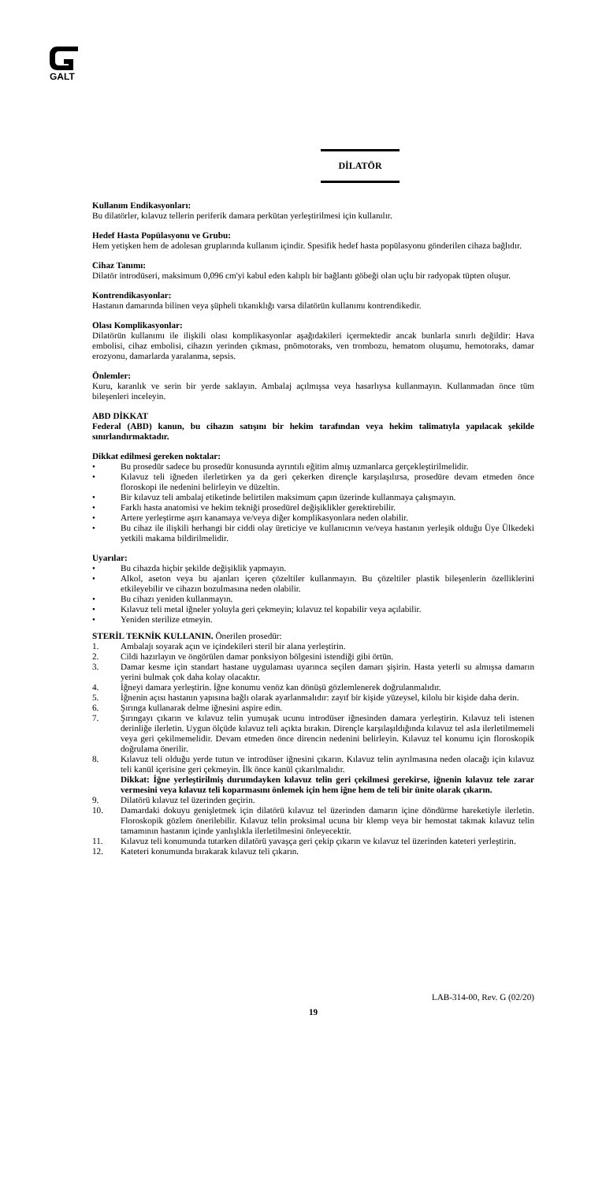GALT
DİLATÖR
Kullanım Endikasyonları:
Bu dilatörler, kılavuz tellerin periferik damara perkütan yerleştirilmesi için kullanılır.
Hedef Hasta Popülasyonu ve Grubu:
Hem yetişken hem de adolesan gruplarında kullanım içindir. Spesifik hedef hasta popülasyonu gönderilen cihaza bağlıdır.
Cihaz Tanımı:
Dilatör introdüseri, maksimum 0,096 cm'yi kabul eden kalıplı bir bağlantı göbeği olan uçlu bir radyopak tüpten oluşur.
Kontrendikasyonlar:
Hastanın damarında bilinen veya şüpheli tıkanıklığı varsa dilatörün kullanımı kontrendikedir.
Olası Komplikasyonlar:
Dilatörün kullanımı ile ilişkili olası komplikasyonlar aşağıdakileri içermektedir ancak bunlarla sınırlı değildir: Hava embolisi, cihaz embolisi, cihazın yerinden çıkması, pnömotoraks, ven trombozu, hematom oluşumu, hemotoraks, damar erozyonu, damarlarda yaralanma, sepsis.
Önlemler:
Kuru, karanlık ve serin bir yerde saklayın. Ambalaj açılmışsa veya hasarlıysa kullanmayın. Kullanmadan önce tüm bileşenleri inceleyin.
ABD DİKKAT
Federal (ABD) kanun, bu cihazın satışını bir hekim tarafından veya hekim talimatıyla yapılacak şekilde sınırlandırmaktadır.
Dikkat edilmesi gereken noktalar:
• Bu prosedür sadece bu prosedür konusunda ayrıntılı eğitim almış uzmanlarca gerçekleştirilmelidir.
• Kılavuz teli iğneden ilerletirken ya da geri çekerken dirençle karşılaşılırsa, prosedüre devam etmeden önce floroskopi ile nedenini belirleyin ve düzeltin.
• Bir kılavuz teli ambalaj etiketinde belirtilen maksimum çapın üzerinde kullanmaya çalışmayın.
• Farklı hasta anatomisi ve hekim tekniği prosedürel değişiklikler gerektirebilir.
• Artere yerleştirme aşırı kanamaya ve/veya diğer komplikasyonlara neden olabilir.
• Bu cihaz ile ilişkili herhangi bir ciddi olay üreticiye ve kullanıcının ve/veya hastanın yerleşik olduğu Üye Ülkedeki yetkili makama bildirilmelidir.
Uyarılar:
• Bu cihazda hiçbir şekilde değişiklik yapmayın.
• Alkol, aseton veya bu ajanları içeren çözeltiler kullanmayın. Bu çözeltiler plastik bileşenlerin özelliklerini etkileyebilir ve cihazın bozulmasına neden olabilir.
• Bu cihazı yeniden kullanmayın.
• Kılavuz teli metal iğneler yoluyla geri çekmeyin; kılavuz tel kopabilir veya açılabilir.
• Yeniden sterilize etmeyin.
STERİL TEKNİK KULLANIN. Önerilen prosedür:
1. Ambalajı soyarak açın ve içindekileri steril bir alana yerleştirin.
2. Cildi hazırlayın ve öngörülen damar ponksiyon bölgesini istendiği gibi örtün.
3. Damar kesme için standart hastane uygulaması uyarınca seçilen damarı şişirin. Hasta yeterli su almışsa damarın yerini bulmak çok daha kolay olacaktır.
4. İğneyi damara yerleştirin. İğne konumu venöz kan dönüşü gözlemlenerek doğrulanmalıdır.
5. İğnenin açısı hastanın yapısına bağlı olarak ayarlanmalıdır: zayıf bir kişide yüzeysel, kilolu bir kişide daha derin.
6. Şırınga kullanarak delme iğnesini aspire edin.
7. Şırıngayı çıkarın ve kılavuz telin yumuşak ucunu introdüser iğnesinden damara yerleştirin. Kılavuz teli istenen derinliğe ilerletin. Uygun ölçüde kılavuz teli açıkta bırakın. Dirençle karşılaşıldığında kılavuz tel asla ilerletilmemeli veya geri çekilmemelidir. Devam etmeden önce direncin nedenini belirleyin. Kılavuz tel konumu için floroskopik doğrulama önerilir.
8. Kılavuz teli olduğu yerde tutun ve introdüser iğnesini çıkarın. Kılavuz telin ayrılmasına neden olacağı için kılavuz teli kanül içerisine geri çekmeyin. İlk önce kanül çıkarılmalıdır.
Dikkat: İğne yerleştirilmiş durumdayken kılavuz telin geri çekilmesi gerekirse, iğnenin kılavuz tele zarar vermesini veya kılavuz teli koparmasını önlemek için hem iğne hem de teli bir ünite olarak çıkarın.
9. Dilatörü kılavuz tel üzerinden geçirin.
10. Damardaki dokuyu genişletmek için dilatörü kılavuz tel üzerinden damarın içine döndürme hareketiyle ilerletin. Floroskopik gözlem önerilebilir. Kılavuz telin proksimal ucuna bir klemp veya bir hemostat takmak kılavuz telin tamamının hastanın içinde yanlışlıkla ilerletilmesini önleyecektir.
11. Kılavuz teli konumunda tutarken dilatörü yavaşça geri çekip çıkarın ve kılavuz tel üzerinden kateteri yerleştirin.
12. Kateteri konumunda bırakarak kılavuz teli çıkarın.
LAB-314-00, Rev. G (02/20)
19